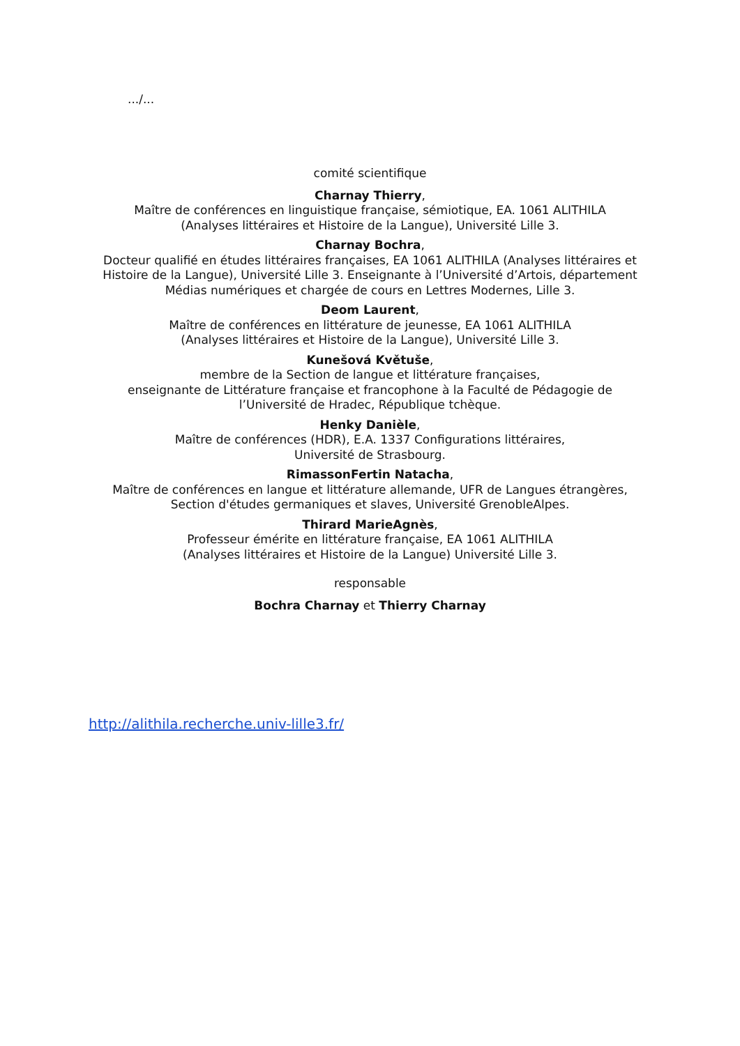.../...
comité scientifique
Charnay Thierry,
Maître de conférences en linguistique française, sémiotique, EA. 1061 ALITHILA
(Analyses littéraires et Histoire de la Langue), Université Lille 3.
Charnay Bochra,
Docteur qualifié en études littéraires françaises, EA 1061 ALITHILA (Analyses littéraires et Histoire de la Langue), Université Lille 3. Enseignante à l’Université d’Artois, département Médias numériques et chargée de cours en Lettres Modernes, Lille 3.
Deom Laurent,
Maître de conférences en littérature de jeunesse, EA 1061 ALITHILA
(Analyses littéraires et Histoire de la Langue), Université Lille 3.
Kunešová Květuše,
membre de la Section de langue et littérature françaises,
enseignante de Littérature française et francophone à la Faculté de Pédagogie de
l’Université de Hradec, République tchèque.
Henky Danièle,
Maître de conférences (HDR), E.A. 1337 Configurations littéraires,
Université de Strasbourg.
RimassonFertin Natacha,
Maître de conférences en langue et littérature allemande, UFR de Langues étrangères,
Section d'études germaniques et slaves, Université GrenobleAlpes.
Thirard MarieAgnès,
Professeur émérite en littérature française, EA 1061 ALITHILA
(Analyses littéraires et Histoire de la Langue) Université Lille 3.
responsable
Bochra Charnay et Thierry Charnay
http://alithila.recherche.univ-lille3.fr/